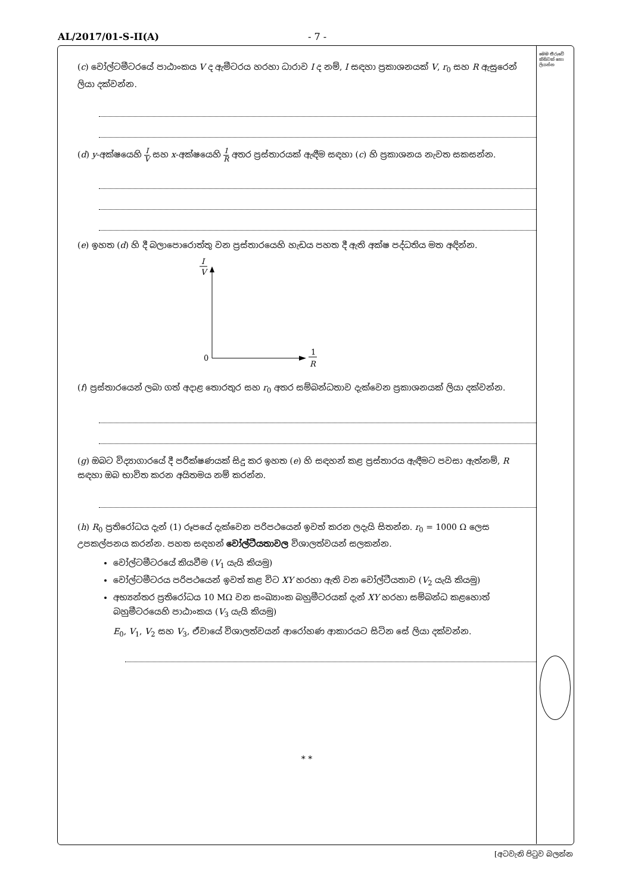AL/2017/01-S-II(A) - 7 -
මෙම තීරුවේ කිසිවක් නො ලියන්න
(c) වෝල්ටමීටරයේ පාඨාංකය V ද ඇමීටරය හරහා ධාරාව I ද නම්, I සඳහා ප්‍රකාශනයක් V, r<sub>0</sub> සහ R ඇසුරෙන් ලියා දක්වන්න.
(d) y-අක්ෂයෙහි I V සහ x-අක්ෂයෙහි 1 R අතර ප්‍රස්තාරයක් ඇඳීම සඳහා (c) හි ප්‍රකාශනය නැවත සකසන්න.
(e) ඉහත (d) හි දී බලාපොරොත්තු වන ප්‍රස්තාරයෙහි හැඩය පහත දී ඇති අක්ෂ පද්ධතිය මත අඳින්න.
I
V
0
1
R
(f) ප්‍රස්තාරයෙන් ලබා ගත් අදාළ තොරතුර සහ r<sub>0</sub> අතර සම්බන්ධතාව දැක්වෙන ප්‍රකාශනයක් ලියා දක්වන්න.
(g) ඔබට විද්‍යාගාරයේ දී පරීක්ෂණයක් සිදු කර ඉහත (e) හි සඳහන් කළ ප්‍රස්තාරය ඇඳීමට පවසා ඇත්නම්, R සඳහා ඔබ භාවිත කරන අයිතමය නම් කරන්න.
(h) R<sub>0</sub> ප්‍රතිරෝධය දැන් (1) රූපයේ දැක්වෙන පරිපථයෙන් ඉවත් කරන ලදැයි සිතන්න. r<sub>0</sub> = 1000 Ω ලෙස උපකල්පනය කරන්න. පහත සඳහන් වෝල්ටීයතාවල විශාලත්වයන් සලකන්න.
වෝල්ටමීටරයේ කියවීම (V<sub>1</sub> යැයි කියමු)
වෝල්ටමීටරය පරිපථයෙන් ඉවත් කළ විට XY හරහා ඇති වන වෝල්ටීයතාව (V<sub>2</sub> යැයි කියමු)
අභ්‍යන්තර ප්‍රතිරෝධය 10 MΩ වන සංඛ්‍යාංක බහුමීටරයක් දැන් XY හරහා සම්බන්ධ කළහොත් බහුමීටරයෙහි පාඨාංකය (V<sub>3</sub> යැයි කියමු)
E<sub>0</sub>, V<sub>1</sub>, V<sub>2</sub> සහ V<sub>3</sub>, ඒවායේ විශාලත්වයන් ආරෝහණ ආකාරයට සිටින සේ ලියා දක්වන්න.
* *
[අටවැනි පිටුව බලන්න